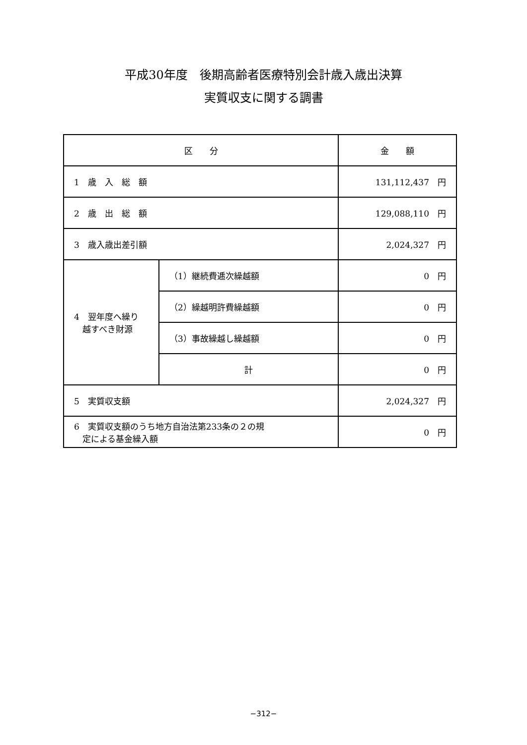平成30年度　後期高齢者医療特別会計歳入歳出決算
実質収支に関する調書
| 区 分 | | 金 額 |
| --- | --- | --- |
| 1 歳 入 総 額 | | 131,112,437 円 |
| 2 歳 出 総 額 | | 129,088,110 円 |
| 3 歳入歳出差引額 | | 2,024,327 円 |
| 4 翌年度へ繰り 越すべき財源 | （1）継続費逓次繰越額 | 0 円 |
| | （2）繰越明許費繰越額 | 0 円 |
| | （3）事故繰越し繰越額 | 0 円 |
| | 計 | 0 円 |
| 5 実質収支額 | | 2,024,327 円 |
| 6 実質収支額のうち地方自治法第233条の２の規 定による基金繰入額 | | 0 円 |
−312−